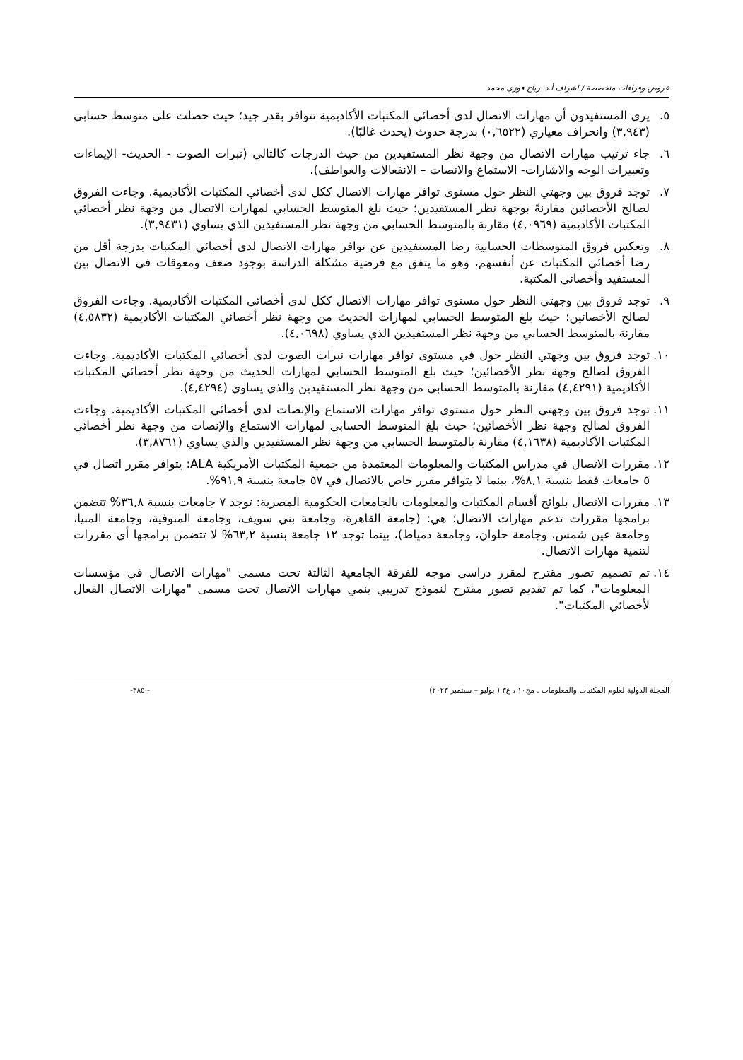عروض وقراءات متخصصة / اشراف أ.د. رباح فوزى محمد
٥. يرى المستفيدون أن مهارات الاتصال لدى أخصائي المكتبات الأكاديمية تتوافر بقدر جيد؛ حيث حصلت على متوسط حسابي (٣,٩٤٣) وانحراف معياري (٠,٦٥٢٢) بدرجة حدوث (يحدث غالبًا).
٦. جاء ترتيب مهارات الاتصال من وجهة نظر المستفيدين من حيث الدرجات كالتالي (نبرات الصوت - الحديث- الإيماءات وتعبيرات الوجه والاشارات- الاستماع والانصات – الانفعالات والعواطف).
٧. توجد فروق بين وجهتي النظر حول مستوى توافر مهارات الاتصال ككل لدى أخصائي المكتبات الأكاديمية. وجاءت الفروق لصالح الأخصائين مقارنةً بوجهة نظر المستفيدين؛ حيث بلغ المتوسط الحسابي لمهارات الاتصال من وجهة نظر أخصائي المكتبات الأكاديمية (٤,٠٩٦٩) مقارنة بالمتوسط الحسابي من وجهة نظر المستفيدين الذي يساوي (٣,٩٤٣١).
٨. وتعكس فروق المتوسطات الحسابية رضا المستفيدين عن توافر مهارات الاتصال لدى أخصائي المكتبات بدرجة أقل من رضا أخصائي المكتبات عن أنفسهم، وهو ما يتفق مع فرضية مشكلة الدراسة بوجود ضعف ومعوقات في الاتصال بين المستفيد وأخصائي المكتبة.
٩. توجد فروق بين وجهتي النظر حول مستوى توافر مهارات الاتصال ككل لدى أخصائي المكتبات الأكاديمية. وجاءت الفروق لصالح الأخصائين؛ حيث بلغ المتوسط الحسابي لمهارات الحديث من وجهة نظر أخصائي المكتبات الأكاديمية (٤,٥٨٣٢) مقارنة بالمتوسط الحسابي من وجهة نظر المستفيدين الذي يساوي (٤,٠٦٩٨).
١٠. توجد فروق بين وجهتي النظر حول في مستوى توافر مهارات نبرات الصوت لدى أخصائي المكتبات الأكاديمية. وجاءت الفروق لصالح وجهة نظر الأخصائين؛ حيث بلغ المتوسط الحسابي لمهارات الحديث من وجهة نظر أخصائي المكتبات الأكاديمية (٤,٤٢٩١) مقارنة بالمتوسط الحسابي من وجهة نظر المستفيدين والذي يساوي (٤,٤٢٩٤).
١١. توجد فروق بين وجهتي النظر حول مستوى توافر مهارات الاستماع والإنصات لدى أخصائي المكتبات الأكاديمية. وجاءت الفروق لصالح وجهة نظر الأخصائين؛ حيث بلغ المتوسط الحسابي لمهارات الاستماع والإنصات من وجهة نظر أخصائي المكتبات الأكاديمية (٤,١٦٣٨) مقارنة بالمتوسط الحسابي من وجهة نظر المستفيدين والذي يساوي (٣,٨٧٦١).
١٢. مقررات الاتصال في مدراس المكتبات والمعلومات المعتمدة من جمعية المكتبات الأمريكية ALA: يتوافر مقرر اتصال في ٥ جامعات فقط بنسبة ٨,١%، بينما لا يتوافر مقرر خاص بالاتصال في ٥٧ جامعة بنسبة ٩١,٩%.
١٣. مقررات الاتصال بلوائح أقسام المكتبات والمعلومات بالجامعات الحكومية المصرية: توجد ٧ جامعات بنسبة ٣٦,٨% تتضمن برامجها مقررات تدعم مهارات الاتصال؛ هي: (جامعة القاهرة، وجامعة بني سويف، وجامعة المنوفية، وجامعة المنيا، وجامعة عين شمس، وجامعة حلوان، وجامعة دمياط)، بينما توجد ١٢ جامعة بنسبة ٦٣,٢% لا تتضمن برامجها أي مقررات لتنمية مهارات الاتصال.
١٤. تم تصميم تصور مقترح لمقرر دراسي موجه للفرقة الجامعية الثالثة تحت مسمى "مهارات الاتصال في مؤسسات المعلومات"، كما تم تقديم تصور مقترح لنموذج تدريبي ينمي مهارات الاتصال تحت مسمى "مهارات الاتصال الفعال لأخصائي المكتبات".
المجلة الدولية لعلوم المكتبات والمعلومات . مج١٠ ، ع٣ ( يوليو – سبتمبر ٢٠٢٣) - ٣٨٥-